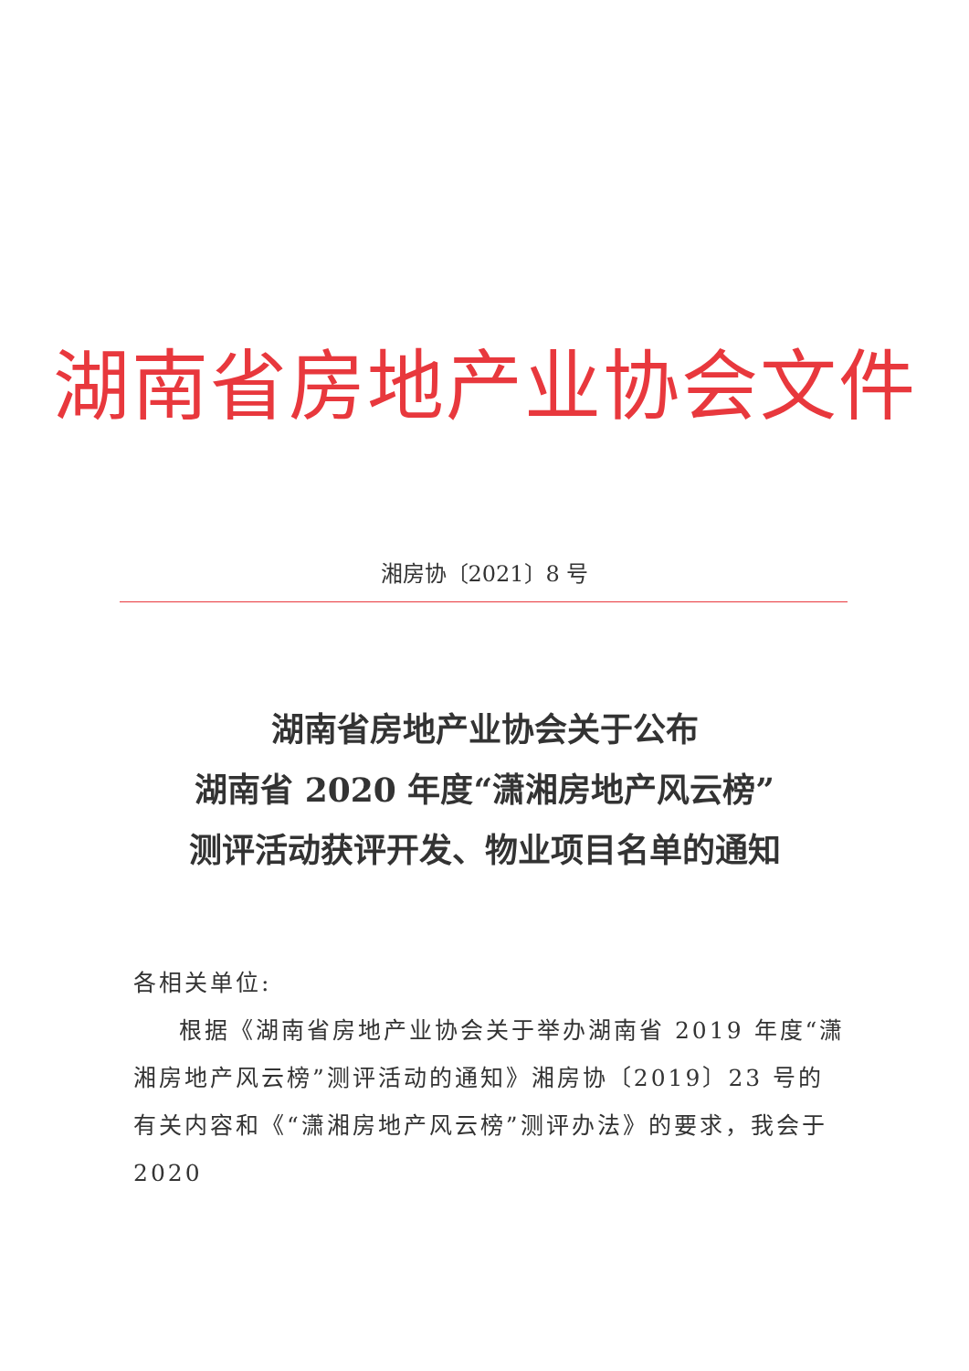湖南省房地产业协会文件
湘房协〔2021〕8 号
湖南省房地产业协会关于公布
湖南省 2020 年度“潇湘房地产风云榜”
测评活动获评开发、物业项目名单的通知
各相关单位:
根据《湖南省房地产业协会关于举办湖南省 2019 年度“潇湘房地产风云榜”测评活动的通知》湘房协〔2019〕23 号的有关内容和《“潇湘房地产风云榜”测评办法》的要求，我会于 2020